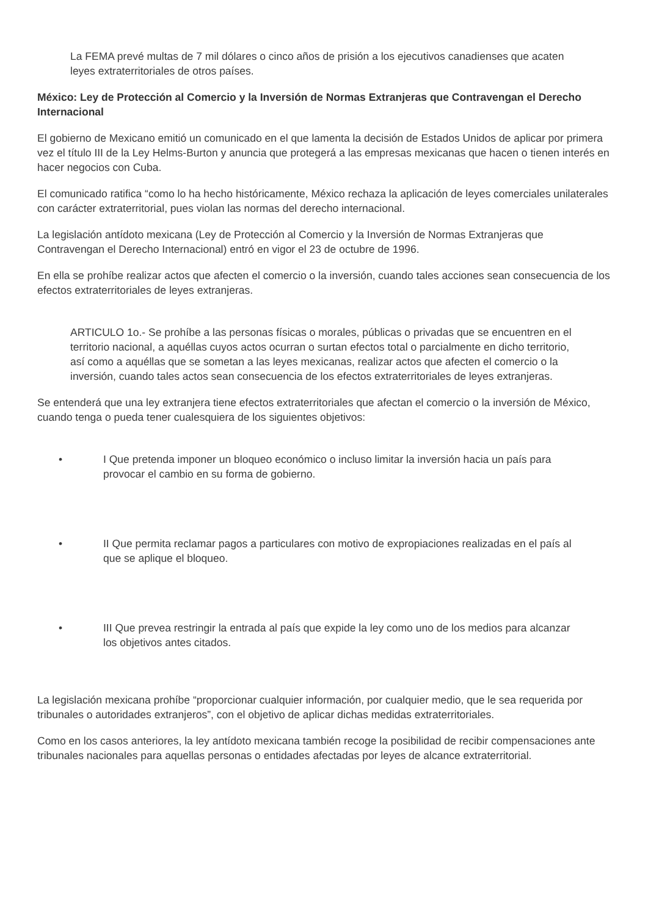La FEMA prevé multas de 7 mil dólares o cinco años de prisión a los ejecutivos canadienses que acaten leyes extraterritoriales de otros países.
México: Ley de Protección al Comercio y la Inversión de Normas Extranjeras que Contravengan el Derecho Internacional
El gobierno de Mexicano emitió un comunicado en el que lamenta la decisión de Estados Unidos de aplicar por primera vez el título III de la Ley Helms-Burton y anuncia que protegerá a las empresas mexicanas que hacen o tienen interés en hacer negocios con Cuba.
El comunicado ratifica “como lo ha hecho históricamente, México rechaza la aplicación de leyes comerciales unilaterales con carácter extraterritorial, pues violan las normas del derecho internacional.
La legislación antídoto mexicana (Ley de Protección al Comercio y la Inversión de Normas Extranjeras que Contravengan el Derecho Internacional) entró en vigor el 23 de octubre de 1996.
En ella se prohíbe realizar actos que afecten el comercio o la inversión, cuando tales acciones sean consecuencia de los efectos extraterritoriales de leyes extranjeras.
ARTICULO 1o.- Se prohíbe a las personas físicas o morales, públicas o privadas que se encuentren en el territorio nacional, a aquéllas cuyos actos ocurran o surtan efectos total o parcialmente en dicho territorio, así como a aquéllas que se sometan a las leyes mexicanas, realizar actos que afecten el comercio o la inversión, cuando tales actos sean consecuencia de los efectos extraterritoriales de leyes extranjeras.
Se entenderá que una ley extranjera tiene efectos extraterritoriales que afectan el comercio o la inversión de México, cuando tenga o pueda tener cualesquiera de los siguientes objetivos:
• I Que pretenda imponer un bloqueo económico o incluso limitar la inversión hacia un país para provocar el cambio en su forma de gobierno.
• II Que permita reclamar pagos a particulares con motivo de expropiaciones realizadas en el país al que se aplique el bloqueo.
• III Que prevea restringir la entrada al país que expide la ley como uno de los medios para alcanzar los objetivos antes citados.
La legislación mexicana prohíbe “proporcionar cualquier información, por cualquier medio, que le sea requerida por tribunales o autoridades extranjeros”, con el objetivo de aplicar dichas medidas extraterritoriales.
Como en los casos anteriores, la ley antídoto mexicana también recoge la posibilidad de recibir compensaciones ante tribunales nacionales para aquellas personas o entidades afectadas por leyes de alcance extraterritorial.